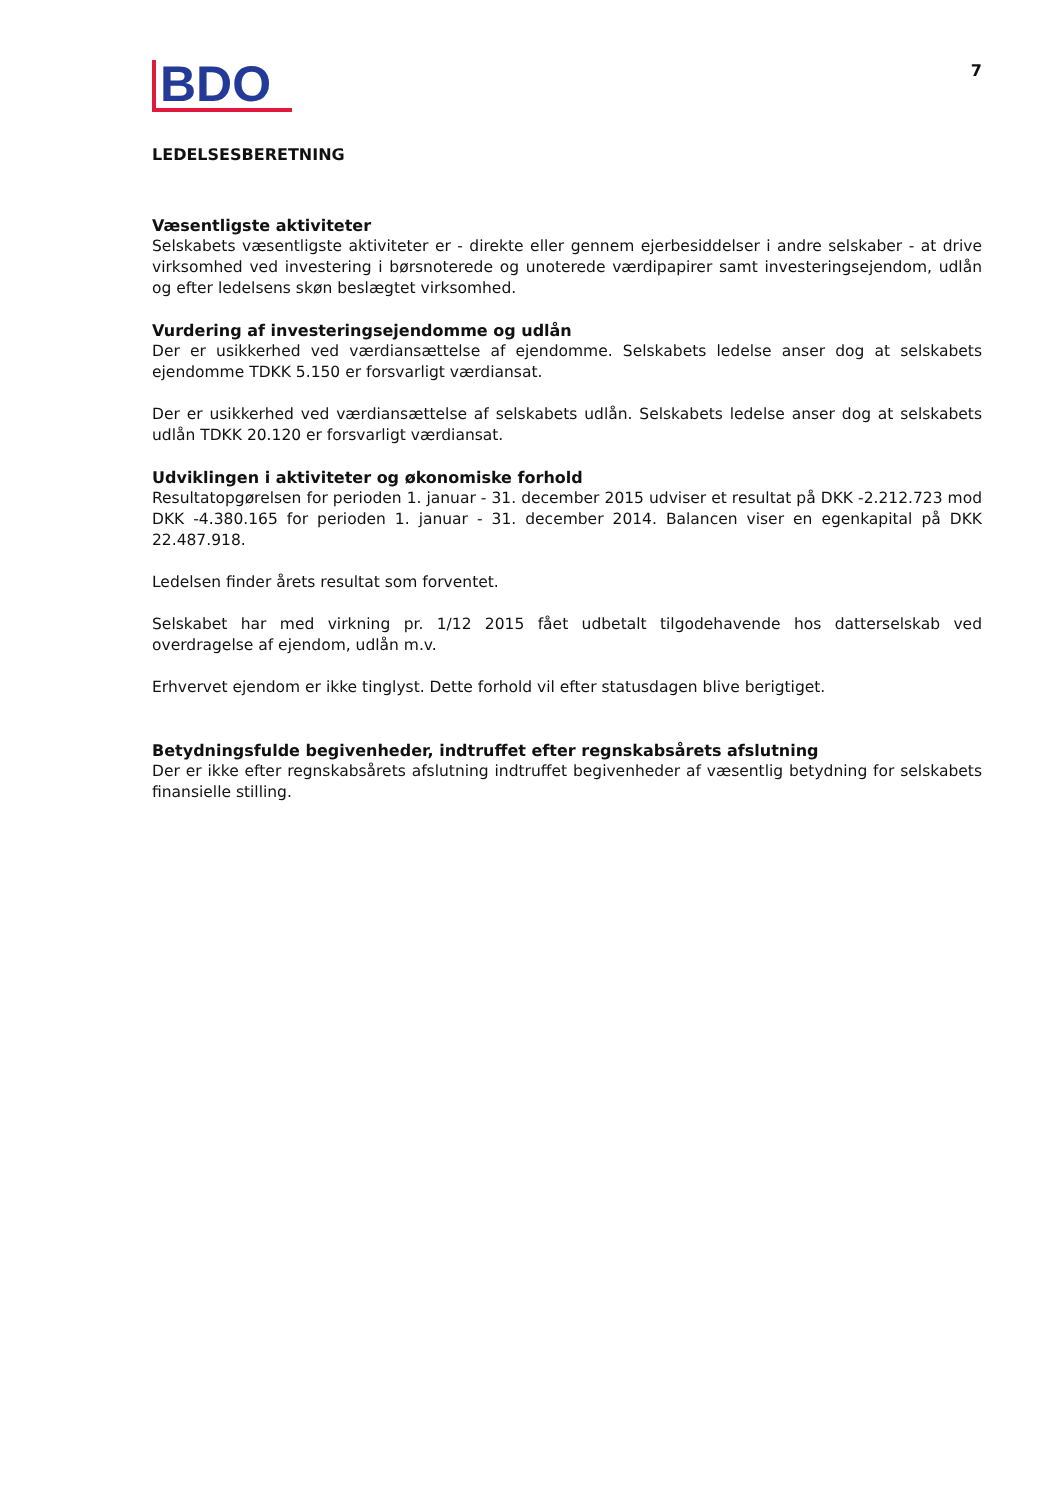BDO
7
LEDELSESBERETNING
Væsentligste aktiviteter
Selskabets væsentligste aktiviteter er - direkte eller gennem ejerbesiddelser i andre selskaber - at drive virksomhed ved investering i børsnoterede og unoterede værdipapirer samt investeringsejendom, udlån og efter ledelsens skøn beslægtet virksomhed.
Vurdering af investeringsejendomme og udlån
Der er usikkerhed ved værdiansættelse af ejendomme. Selskabets ledelse anser dog at selskabets ejendomme TDKK 5.150 er forsvarligt værdiansat.
Der er usikkerhed ved værdiansættelse af selskabets udlån. Selskabets ledelse anser dog at selskabets udlån TDKK 20.120 er forsvarligt værdiansat.
Udviklingen i aktiviteter og økonomiske forhold
Resultatopgørelsen for perioden 1. januar - 31. december 2015 udviser et resultat på DKK -2.212.723 mod DKK -4.380.165 for perioden 1. januar - 31. december 2014. Balancen viser en egenkapital på DKK 22.487.918.
Ledelsen finder årets resultat som forventet.
Selskabet har med virkning pr. 1/12 2015 fået udbetalt tilgodehavende hos datterselskab ved overdragelse af ejendom, udlån m.v.
Erhvervet ejendom er ikke tinglyst. Dette forhold vil efter statusdagen blive berigtiget.
Betydningsfulde begivenheder, indtruffet efter regnskabsårets afslutning
Der er ikke efter regnskabsårets afslutning indtruffet begivenheder af væsentlig betydning for selskabets finansielle stilling.